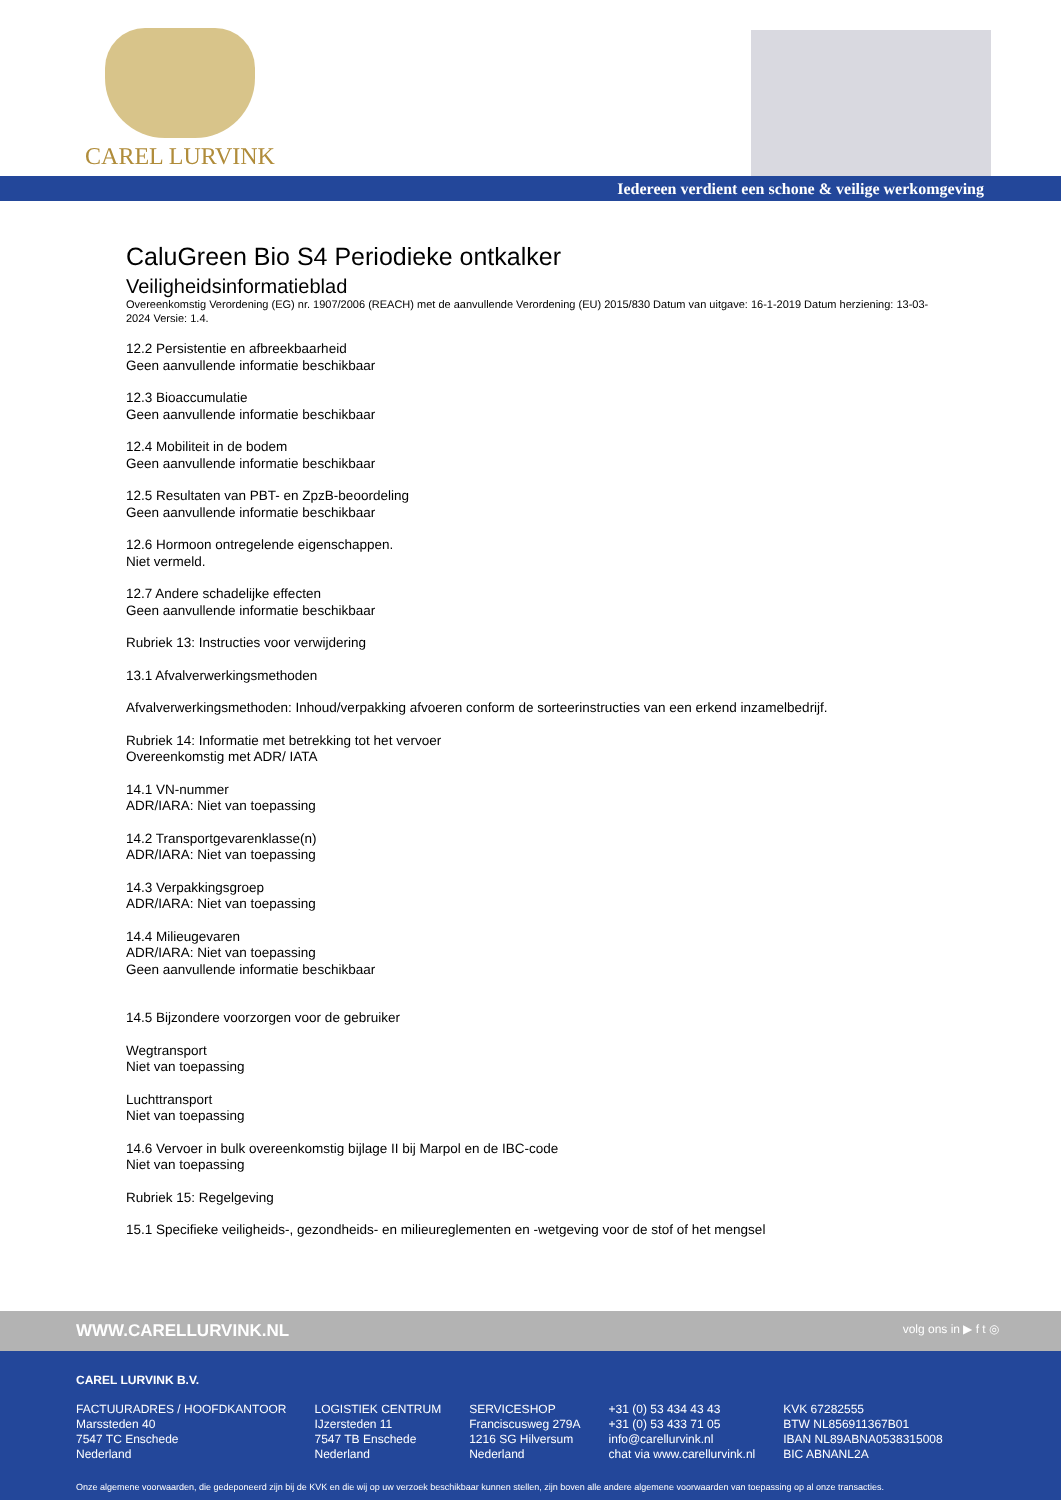CAREL LURVINK
Iedereen verdient een schone & veilige werkomgeving
CaluGreen Bio S4 Periodieke ontkalker
Veiligheidsinformatieblad
Overeenkomstig Verordening (EG) nr. 1907/2006 (REACH) met de aanvullende Verordening (EU) 2015/830 Datum van uitgave: 16-1-2019 Datum herziening: 13-03-2024 Versie: 1.4.
12.2 Persistentie en afbreekbaarheid
Geen aanvullende informatie beschikbaar
12.3 Bioaccumulatie
Geen aanvullende informatie beschikbaar
12.4 Mobiliteit in de bodem
Geen aanvullende informatie beschikbaar
12.5 Resultaten van PBT- en ZpzB-beoordeling
Geen aanvullende informatie beschikbaar
12.6 Hormoon ontregelende eigenschappen.
Niet vermeld.
12.7 Andere schadelijke effecten
Geen aanvullende informatie beschikbaar
Rubriek 13: Instructies voor verwijdering
13.1 Afvalverwerkingsmethoden
Afvalverwerkingsmethoden: Inhoud/verpakking afvoeren conform de sorteerinstructies van een erkend inzamelbedrijf.
Rubriek 14: Informatie met betrekking tot het vervoer
Overeenkomstig met ADR/ IATA
14.1 VN-nummer
ADR/IARA: Niet van toepassing
14.2 Transportgevarenklasse(n)
ADR/IARA: Niet van toepassing
14.3 Verpakkingsgroep
ADR/IARA: Niet van toepassing
14.4 Milieugevaren
ADR/IARA: Niet van toepassing
Geen aanvullende informatie beschikbaar
14.5 Bijzondere voorzorgen voor de gebruiker
Wegtransport
Niet van toepassing
Luchttransport
Niet van toepassing
14.6 Vervoer in bulk overeenkomstig bijlage II bij Marpol en de IBC-code
Niet van toepassing
Rubriek 15: Regelgeving
15.1 Specifieke veiligheids-, gezondheids- en milieureglementen en -wetgeving voor de stof of het mengsel
WWW.CARELLURVINK.NL volg ons in ▶ f t ◎
CAREL LURVINK B.V.
FACTUURADRES / HOOFDKANTOOR
Marssteden 40
7547 TC Enschede
Nederland
LOGISTIEK CENTRUM
IJzersteden 11
7547 TB Enschede
Nederland
SERVICESHOP
Franciscusweg 279A
1216 SG Hilversum
Nederland
+31 (0) 53 434 43 43
+31 (0) 53 433 71 05
info@carellurvink.nl
chat via www.carellurvink.nl
KVK 67282555
BTW NL856911367B01
IBAN NL89ABNA0538315008
BIC ABNANL2A
Onze algemene voorwaarden, die gedeponeerd zijn bij de KVK en die wij op uw verzoek beschikbaar kunnen stellen, zijn boven alle andere algemene voorwaarden van toepassing op al onze transacties.